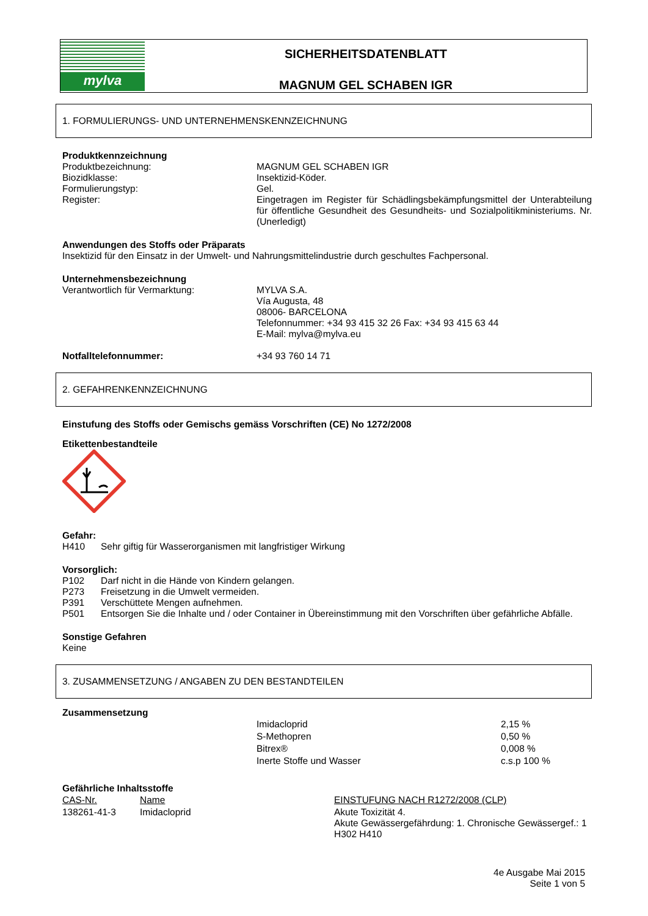mylva
SICHERHEITSDATENBLATT
MAGNUM GEL SCHABEN IGR
1. FORMULIERUNGS- UND UNTERNEHMENSKENNZEICHNUNG
Produktkennzeichnung
Produktbezeichnung: MAGNUM GEL SCHABEN IGR
Biozidklasse: Insektizid-Köder.
Formulierungstyp: Gel.
Register: Eingetragen im Register für Schädlingsbekämpfungsmittel der Unterabteilung für öffentliche Gesundheit des Gesundheits- und Sozialpolitikministeriums. Nr. (Unerledigt)
Anwendungen des Stoffs oder Präparats
Insektizid für den Einsatz in der Umwelt- und Nahrungsmittelindustrie durch geschultes Fachpersonal.
Unternehmensbezeichnung
Verantwortlich für Vermarktung: MYLVA S.A.
Vía Augusta, 48
08006- BARCELONA
Telefonnummer: +34 93 415 32 26 Fax: +34 93 415 63 44
E-Mail: mylva@mylva.eu
Notfalltelefonnummer: +34 93 760 14 71
2. GEFAHRENKENNZEICHNUNG
Einstufung des Stoffs oder Gemischs gemäss Vorschriften (CE) No 1272/2008
Etikettenbestandteile
Gefahr:
H410 Sehr giftig für Wasserorganismen mit langfristiger Wirkung
Vorsorglich:
P102 Darf nicht in die Hände von Kindern gelangen.
P273 Freisetzung in die Umwelt vermeiden.
P391 Verschüttete Mengen aufnehmen.
P501 Entsorgen Sie die Inhalte und / oder Container in Übereinstimmung mit den Vorschriften über gefährliche Abfälle.
Sonstige Gefahren
Keine
3. ZUSAMMENSETZUNG / ANGABEN ZU DEN BESTANDTEILEN
Zusammensetzung
| Imidacloprid | 2,15 % |
| S-Methopren | 0,50 % |
| Bitrex® | 0,008 % |
| Inerte Stoffe und Wasser | c.s.p 100 % |
Gefährliche Inhaltsstoffe
| CAS-Nr. | Name | EINSTUFUNG NACH R1272/2008 (CLP) |
| 138261-41-3 | Imidacloprid | Akute Toxizität 4. Akute Gewässergefährdung: 1. Chronische Gewässergef.: 1 H302 H410 |
4e Ausgabe Mai 2015
Seite 1 von 5